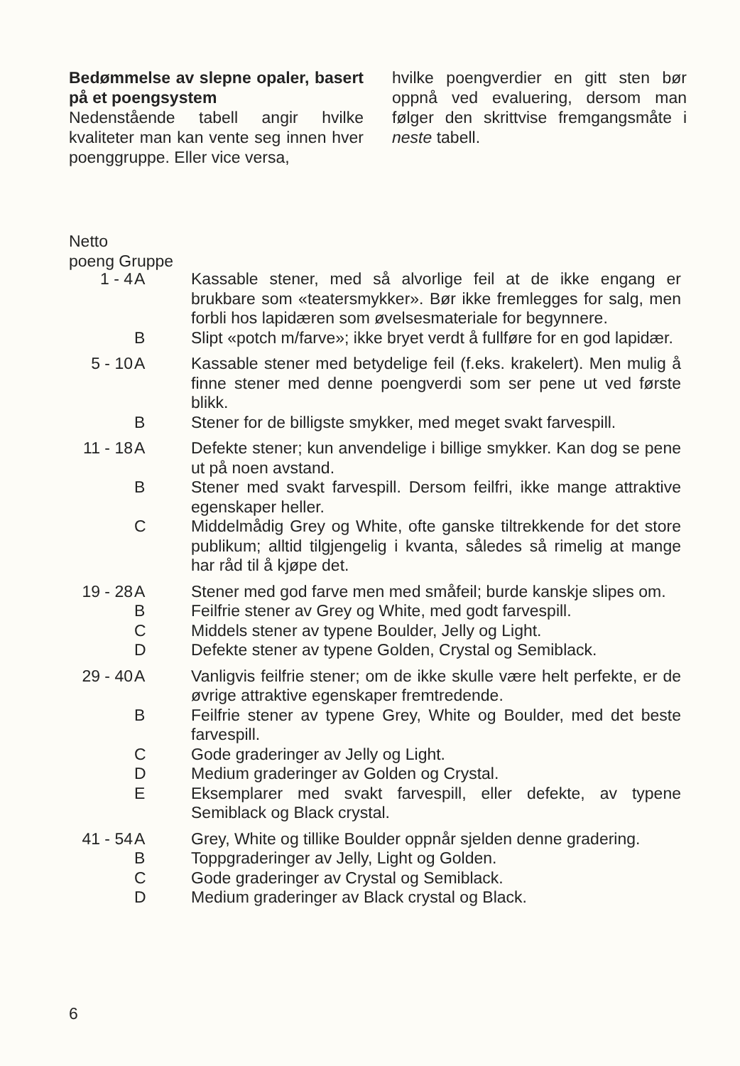Bedømmelse av slepne opaler, basert på et poengsystem
Nedenstående tabell angir hvilke kvaliteter man kan vente seg innen hver poenggruppe. Eller vice versa,
hvilke poengverdier en gitt sten bør oppnå ved evaluering, dersom man følger den skrittvise fremgangsmåte i neste tabell.
Netto
poeng Gruppe
| 1 - 4 | A | Kassable stener, med så alvorlige feil at de ikke engang er brukbare som «teatersmykker». Bør ikke fremlegges for salg, men forbli hos lapidæren som øvelsesmateriale for begynnere. |
| | B | Slipt «potch m/farve»; ikke bryet verdt å fullføre for en god lapidær. |
| 5 - 10 | A | Kassable stener med betydelige feil (f.eks. krakelert). Men mulig å finne stener med denne poengverdi som ser pene ut ved første blikk. |
| | B | Stener for de billigste smykker, med meget svakt farvespill. |
| 11 - 18 | A | Defekte stener; kun anvendelige i billige smykker. Kan dog se pene ut på noen avstand. |
| | B | Stener med svakt farvespill. Dersom feilfri, ikke mange attraktive egenskaper heller. |
| | C | Middelmådig Grey og White, ofte ganske tiltrekkende for det store publikum; alltid tilgjengelig i kvanta, således så rimelig at mange har råd til å kjøpe det. |
| 19 - 28 | A | Stener med god farve men med småfeil; burde kanskje slipes om. |
| | B | Feilfrie stener av Grey og White, med godt farvespill. |
| | C | Middels stener av typene Boulder, Jelly og Light. |
| | D | Defekte stener av typene Golden, Crystal og Semiblack. |
| 29 - 40 | A | Vanligvis feilfrie stener; om de ikke skulle være helt perfekte, er de øvrige attraktive egenskaper fremtredende. |
| | B | Feilfrie stener av typene Grey, White og Boulder, med det beste farvespill. |
| | C | Gode graderinger av Jelly og Light. |
| | D | Medium graderinger av Golden og Crystal. |
| | E | Eksemplarer med svakt farvespill, eller defekte, av typene Semiblack og Black crystal. |
| 41 - 54 | A | Grey, White og tillike Boulder oppnår sjelden denne gradering. |
| | B | Toppgraderinger av Jelly, Light og Golden. |
| | C | Gode graderinger av Crystal og Semiblack. |
| | D | Medium graderinger av Black crystal og Black. |
6